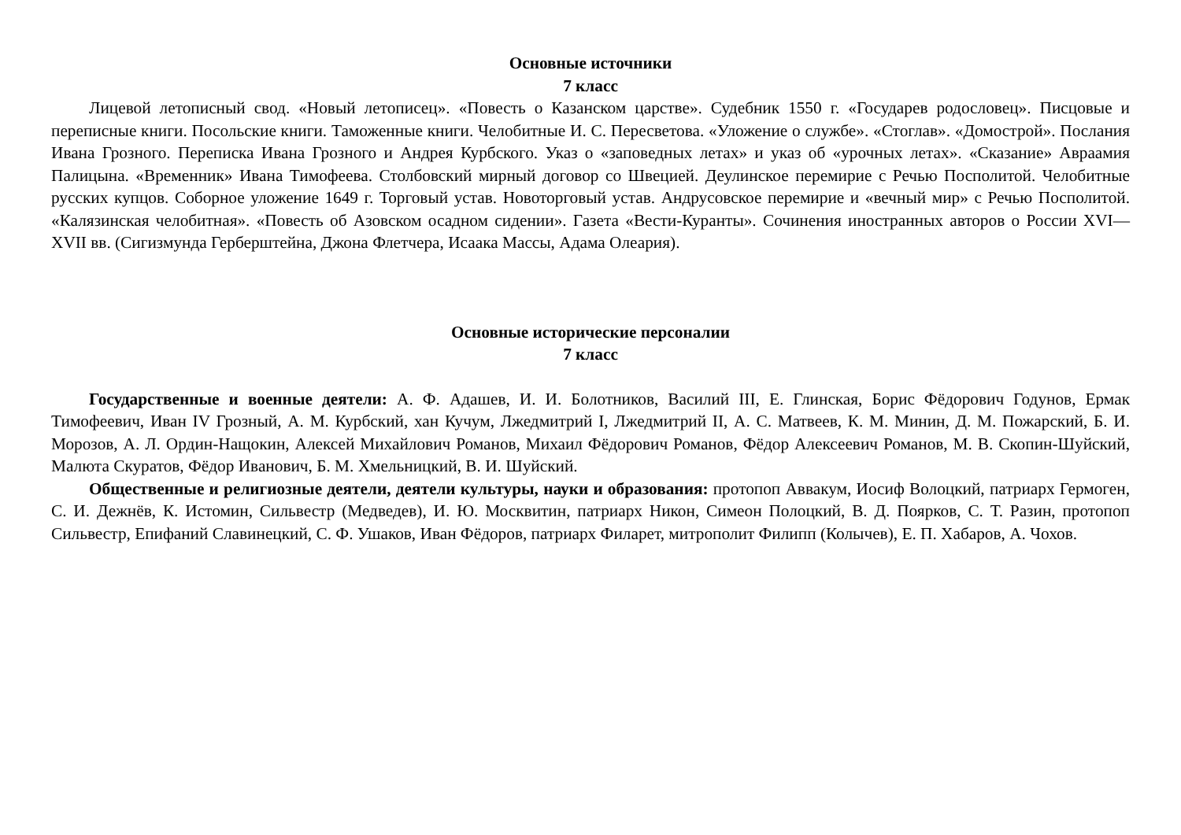Основные источники
7 класс
Лицевой летописный свод. «Новый летописец». «Повесть о Казанском царстве». Судебник 1550 г. «Государев родословец». Писцовые и переписные книги. Посольские книги. Таможенные книги. Челобитные И. С. Пересветова. «Уложение о службе». «Стоглав». «Домострой». Послания Ивана Грозного. Переписка Ивана Грозного и Андрея Курбского. Указ о «заповедных летах» и указ об «урочных летах». «Сказание» Авраамия Палицына. «Временник» Ивана Тимофеева. Столбовский мирный договор со Швецией. Деулинское перемирие с Речью Посполитой. Челобитные русских купцов. Соборное уложение 1649 г. Торговый устав. Новоторговый устав. Андрусовское перемирие и «вечный мир» с Речью Посполитой. «Калязинская челобитная». «Повесть об Азовском осадном сидении». Газета «Вести-Куранты». Сочинения иностранных авторов о России XVI—XVII вв. (Сигизмунда Герберштейна, Джона Флетчера, Исаака Массы, Адама Олеария).
Основные исторические персоналии
7 класс
Государственные и военные деятели: А. Ф. Адашев, И. И. Болотников, Василий III, Е. Глинская, Борис Фёдорович Годунов, Ермак Тимофеевич, Иван IV Грозный, А. М. Курбский, хан Кучум, Лжедмитрий I, Лжедмитрий II, А. С. Матвеев, К. М. Минин, Д. М. Пожарский, Б. И. Морозов, А. Л. Ордин-Нащокин, Алексей Михайлович Романов, Михаил Фёдорович Романов, Фёдор Алексеевич Романов, М. В. Скопин-Шуйский, Малюта Скуратов, Фёдор Иванович, Б. М. Хмельницкий, В. И. Шуйский.
Общественные и религиозные деятели, деятели культуры, науки и образования: протопоп Аввакум, Иосиф Волоцкий, патриарх Гермоген, С. И. Дежнёв, К. Истомин, Сильвестр (Медведев), И. Ю. Москвитин, патриарх Никон, Симеон Полоцкий, В. Д. Поярков, С. Т. Разин, протопоп Сильвестр, Епифаний Славинецкий, С. Ф. Ушаков, Иван Фёдоров, патриарх Филарет, митрополит Филипп (Колычев), Е. П. Хабаров, А. Чохов.